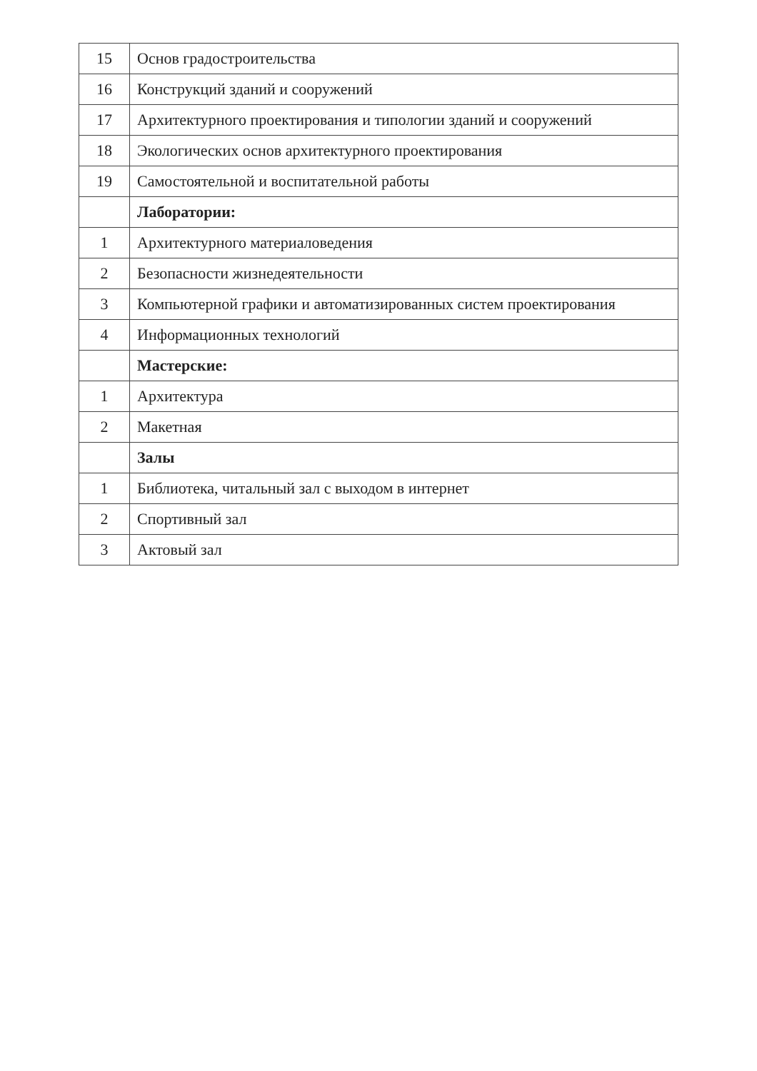| 15 | Основ градостроительства |
| 16 | Конструкций зданий и сооружений |
| 17 | Архитектурного проектирования и типологии зданий и сооружений |
| 18 | Экологических основ архитектурного проектирования |
| 19 | Самостоятельной и воспитательной работы |
| | Лаборатории: |
| 1 | Архитектурного материаловедения |
| 2 | Безопасности жизнедеятельности |
| 3 | Компьютерной графики и автоматизированных систем проектирования |
| 4 | Информационных технологий |
| | Мастерские: |
| 1 | Архитектура |
| 2 | Макетная |
| | Залы |
| 1 | Библиотека, читальный зал с выходом в интернет |
| 2 | Спортивный зал |
| 3 | Актовый зал |